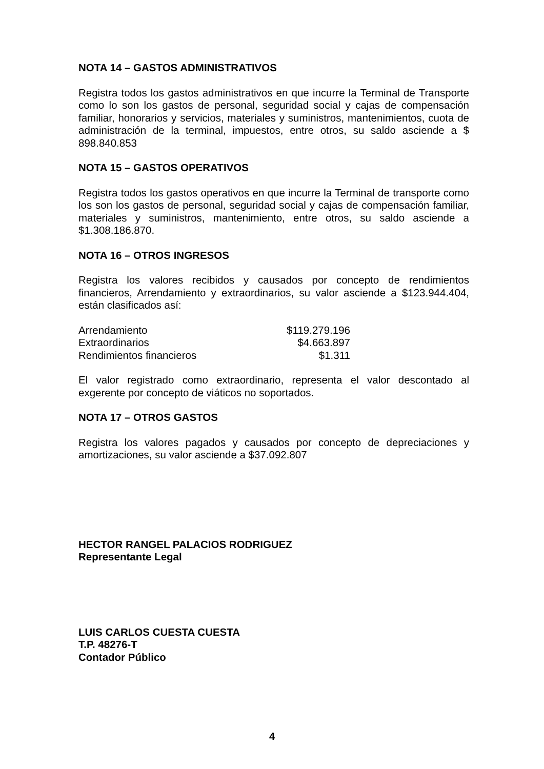NOTA 14 – GASTOS ADMINISTRATIVOS
Registra todos los gastos administrativos en que incurre la Terminal de Transporte como lo son los gastos de personal, seguridad social y cajas de compensación familiar, honorarios y servicios, materiales y suministros, mantenimientos, cuota de administración de la terminal, impuestos, entre otros, su saldo asciende a $ 898.840.853
NOTA 15 – GASTOS OPERATIVOS
Registra todos los gastos operativos en que incurre la Terminal de transporte como los son los gastos de personal, seguridad social y cajas de compensación familiar, materiales y suministros, mantenimiento, entre otros, su saldo asciende a $1.308.186.870.
NOTA 16 – OTROS INGRESOS
Registra los valores recibidos y causados por concepto de rendimientos financieros, Arrendamiento y extraordinarios, su valor asciende a $123.944.404, están clasificados así:
| Arrendamiento | $119.279.196 |
| Extraordinarios | $4.663.897 |
| Rendimientos financieros | $1.311 |
El valor registrado como extraordinario, representa el valor descontado al exgerente por concepto de viáticos no soportados.
NOTA 17 – OTROS GASTOS
Registra los valores pagados y causados por concepto de depreciaciones y amortizaciones, su valor asciende a $37.092.807
HECTOR RANGEL PALACIOS RODRIGUEZ
Representante Legal
LUIS CARLOS CUESTA CUESTA
T.P. 48276-T
Contador Público
4